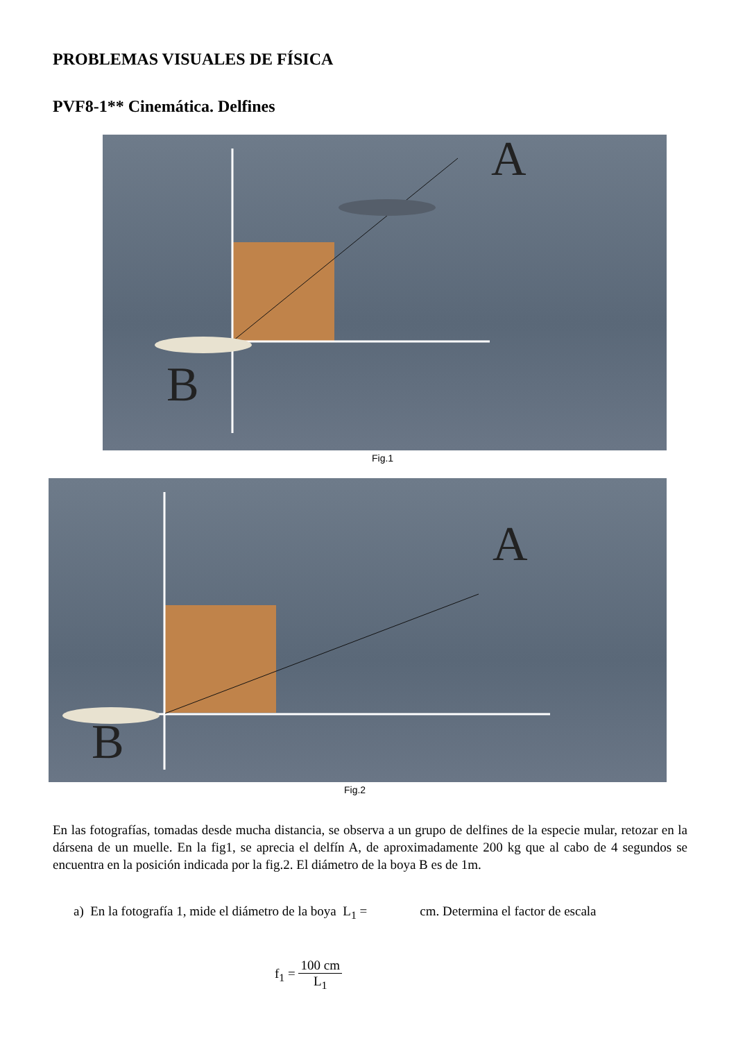PROBLEMAS VISUALES DE FÍSICA
PVF8-1** Cinemática. Delfines
A
B
Fig.1
A
B
Fig.2
En las fotografías, tomadas desde mucha distancia, se observa a un grupo de delfines de la especie mular, retozar en la dársena de un muelle. En la fig1, se aprecia el delfín A, de aproximadamente 200 kg que al cabo de 4 segundos se encuentra en la posición indicada por la fig.2. El diámetro de la boya B es de 1m.
a) En la fotografía 1, mide el diámetro de la boya L<sub>1</sub> = cm. Determina el factor de escala
f<sub>1</sub> = 100 cm L<sub>1</sub>